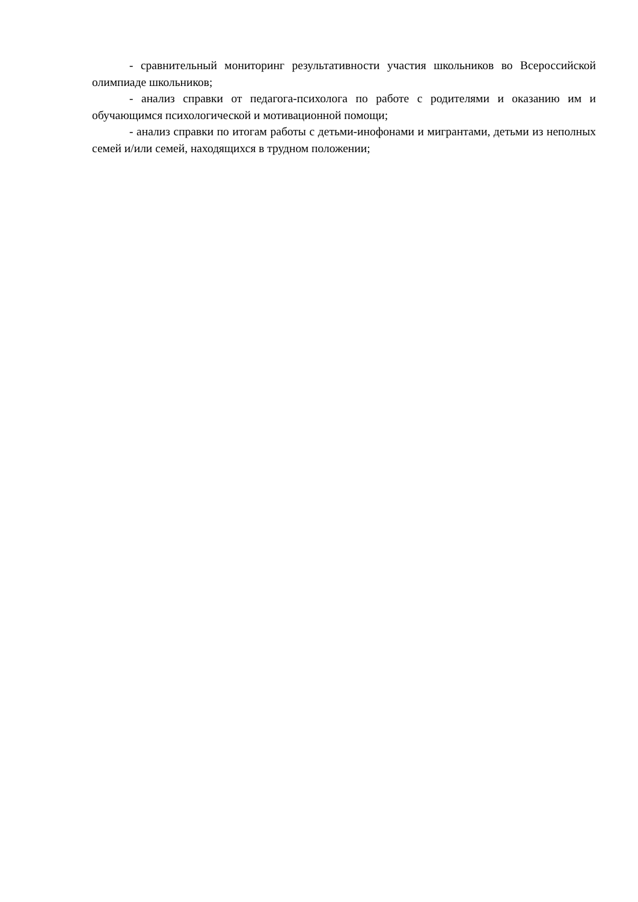- сравнительный мониторинг результативности участия школьников во Всероссийской олимпиаде школьников;
- анализ справки от педагога-психолога по работе с родителями и оказанию им и обучающимся психологической и мотивационной помощи;
- анализ справки по итогам работы с детьми-инофонами и мигрантами, детьми из неполных семей и/или семей, находящихся в трудном положении;